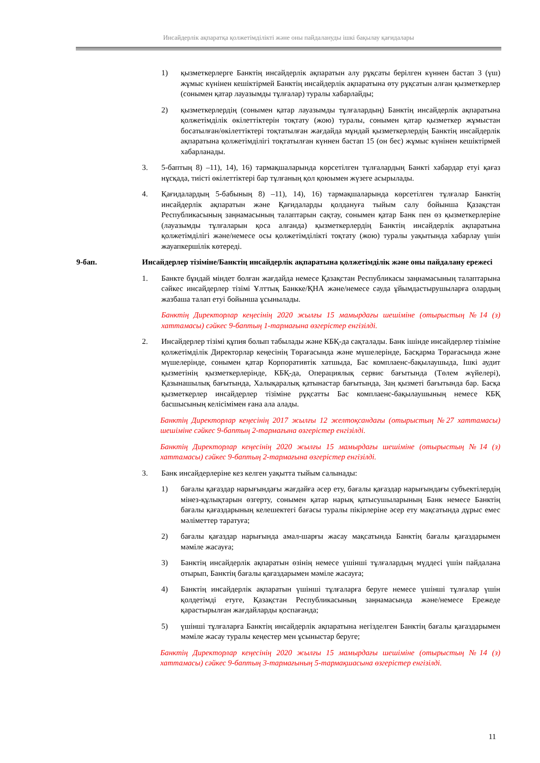Инсайдерлік ақпаратқа қолжетімділікті және оны пайдалануды ішкі бақылау қағидалары
1) қызметкерлерге Банктің инсайдерлік ақпаратын алу рұқсаты берілген күннен бастап 3 (үш) жұмыс күнінен кешіктірмей Банктің инсайдерлік ақпаратына өту рұқсатын алған қызметкерлер (сонымен қатар лауазымды тұлғалар) туралы хабарлайды;
2) қызметкерлердің (сонымен қатар лауазымды тұлғалардың) Банктің инсайдерлік ақпаратына қолжетімділік өкілеттіктерін тоқтату (жою) туралы, сонымен қатар қызметкер жұмыстан босатылған/өкілеттіктері тоқтатылған жағдайда мұндай қызметкерлердің Банктің инсайдерлік ақпаратына қолжетімділігі тоқтатылған күннен бастап 15 (он бес) жұмыс күнінен кешіктірмей хабарланады.
3. 5-баптың 8) –11), 14), 16) тармақшаларында көрсетілген тұлғалардың Банкті хабардар етуі қағаз нұсқада, тиісті өкілеттіктері бар тұлғаның қол қоюымен жүзеге асырылады.
4. Қағидалардың 5-бабының 8) –11), 14), 16) тармақшаларында көрсетілген тұлғалар Банктің инсайдерлік ақпаратын және Қағидаларды қолдануға тыйым салу бойынша Қазақстан Республикасының заңнамасының талаптарын сақтау, сонымен қатар Банк пен өз қызметкерлеріне (лауазымды тұлғаларын қоса алғанда) қызметкерлердің Банктің инсайдерлік ақпаратына қолжетімділігі және/немесе осы қолжетімділікті тоқтату (жою) туралы уақытында хабарлау үшін жауапкершілік көтереді.
9-бап. Инсайдерлер тізіміне/Банктің инсайдерлік ақпаратына қолжетімділік және оны пайдалану ережесі
1. Банкте бұндай міндет болған жағдайда немесе Қазақстан Республикасы заңнамасының талаптарына сәйкес инсайдерлер тізімі Ұлттық Банкке/ҚНА және/немесе сауда ұйымдастырушыларға олардың жазбаша талап етуі бойынша ұсынылады.
Банктің Директорлар кеңесінің 2020 жылғы 15 мамырдағы шешіміне (отырыстың №14 (з) хаттамасы) сәйкес 9-баптың 1-тармағына өзгерістер енгізілді.
2. Инсайдерлер тізімі құпия болып табылады және КБҚ-да сақталады. Банк ішінде инсайдерлер тізіміне қолжетімділік Директорлар кеңесінің Төрағасында және мүшелерінде, Басқарма Төрағасында және мүшелерінде, сонымен қатар Корпоративтік хатшыда, Бас комплаенс-бақылаушыда, Ішкі аудит қызметінің қызметкерлерінде, КБҚ-да, Операциялық сервис бағытында (Төлем жүйелері), Қазынашылық бағытында, Халықаралық қатынастар бағытында, Заң қызметі бағытында бар. Басқа қызметкерлер инсайдерлер тізіміне рұқсатты Бас комплаенс-бақылаушының немесе КБҚ басшысының келісімімен ғана ала алады.
Банктің Директорлар кеңесінің 2017 жылғы 12 желтоқсандағы (отырыстың №27 хаттамасы) шешіміне сәйкес 9-баптың 2-тармағына өзгерістер енгізілді.
Банктің Директорлар кеңесінің 2020 жылғы 15 мамырдағы шешіміне (отырыстың №14 (з) хаттамасы) сәйкес 9-баптың 2-тармағына өзгерістер енгізілді.
3. Банк инсайдерлеріне кез келген уақытта тыйым салынады:
1) бағалы қағаздар нарығындағы жағдайға әсер ету, бағалы қағаздар нарығындағы субъектілердің мінез-құлықтарын өзгерту, сонымен қатар нарық қатысушыларының Банк немесе Банктің бағалы қағаздарының келешектегі бағасы туралы пікірлеріне әсер ету мақсатында дұрыс емес мәліметтер таратуға;
2) бағалы қағаздар нарығында амал-шарғы жасау мақсатында Банктің бағалы қағаздарымен мәміле жасауға;
3) Банктің инсайдерлік ақпаратын өзінің немесе үшінші тұлғалардың мүддесі үшін пайдалана отырып, Банктің бағалы қағаздарымен мәміле жасауға;
4) Банктің инсайдерлік ақпаратын үшінші тұлғаларға беруге немесе үшінші тұлғалар үшін қолдетімді етуге, Қазақстан Республикасының заңнамасында және/немесе Ережеде қарастырылған жағдайларды қоспағанда;
5) үшінші тұлғаларға Банктің инсайдерлік ақпаратына негізделген Банктің бағалы қағаздарымен мәміле жасау туралы кеңестер мен ұсыныстар беруге;
Банктің Директорлар кеңесінің 2020 жылғы 15 мамырдағы шешіміне (отырыстың №14 (з) хаттамасы) сәйкес 9-баптың 3-тармағының 5-тармақшасына өзгерістер енгізілді.
11